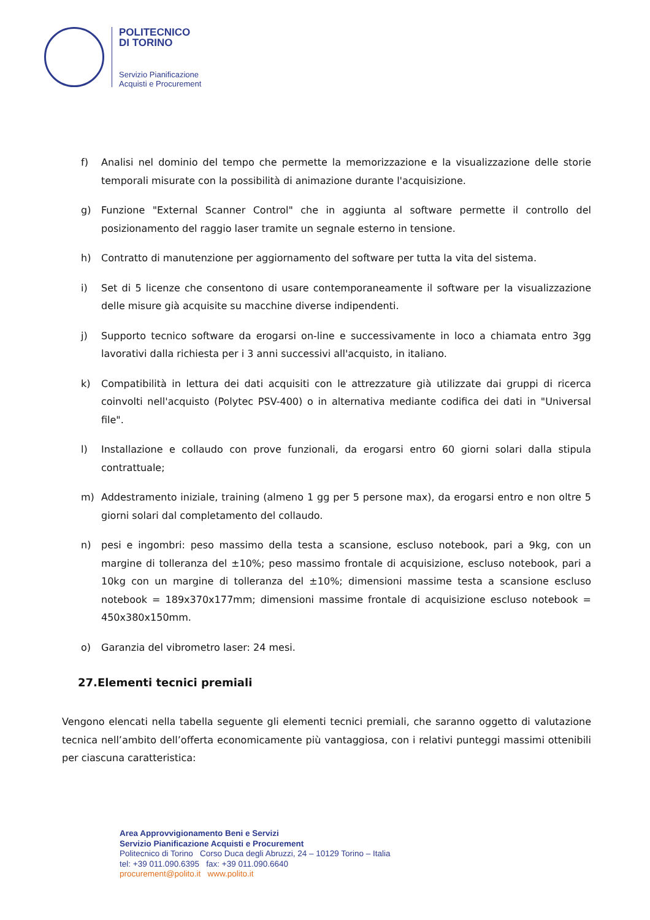POLITECNICO
DI TORINO
Servizio Pianificazione
Acquisti e Procurement
f) Analisi nel dominio del tempo che permette la memorizzazione e la visualizzazione delle storie temporali misurate con la possibilità di animazione durante l'acquisizione.
g) Funzione "External Scanner Control" che in aggiunta al software permette il controllo del posizionamento del raggio laser tramite un segnale esterno in tensione.
h) Contratto di manutenzione per aggiornamento del software per tutta la vita del sistema.
i) Set di 5 licenze che consentono di usare contemporaneamente il software per la visualizzazione delle misure già acquisite su macchine diverse indipendenti.
j) Supporto tecnico software da erogarsi on-line e successivamente in loco a chiamata entro 3gg lavorativi dalla richiesta per i 3 anni successivi all'acquisto, in italiano.
k) Compatibilità in lettura dei dati acquisiti con le attrezzature già utilizzate dai gruppi di ricerca coinvolti nell'acquisto (Polytec PSV-400) o in alternativa mediante codifica dei dati in "Universal file".
l) Installazione e collaudo con prove funzionali, da erogarsi entro 60 giorni solari dalla stipula contrattuale;
m) Addestramento iniziale, training (almeno 1 gg per 5 persone max), da erogarsi entro e non oltre 5 giorni solari dal completamento del collaudo.
n) pesi e ingombri: peso massimo della testa a scansione, escluso notebook, pari a 9kg, con un margine di tolleranza del ±10%; peso massimo frontale di acquisizione, escluso notebook, pari a 10kg con un margine di tolleranza del ±10%; dimensioni massime testa a scansione escluso notebook = 189x370x177mm; dimensioni massime frontale di acquisizione escluso notebook = 450x380x150mm.
o) Garanzia del vibrometro laser: 24 mesi.
27.Elementi tecnici premiali
Vengono elencati nella tabella seguente gli elementi tecnici premiali, che saranno oggetto di valutazione tecnica nell’ambito dell’offerta economicamente più vantaggiosa, con i relativi punteggi massimi ottenibili per ciascuna caratteristica:
Area Approvvigionamento Beni e Servizi
Servizio Pianificazione Acquisti e Procurement
Politecnico di Torino Corso Duca degli Abruzzi, 24 – 10129 Torino – Italia
tel: +39 011.090.6395 fax: +39 011.090.6640
procurement@polito.it www.polito.it